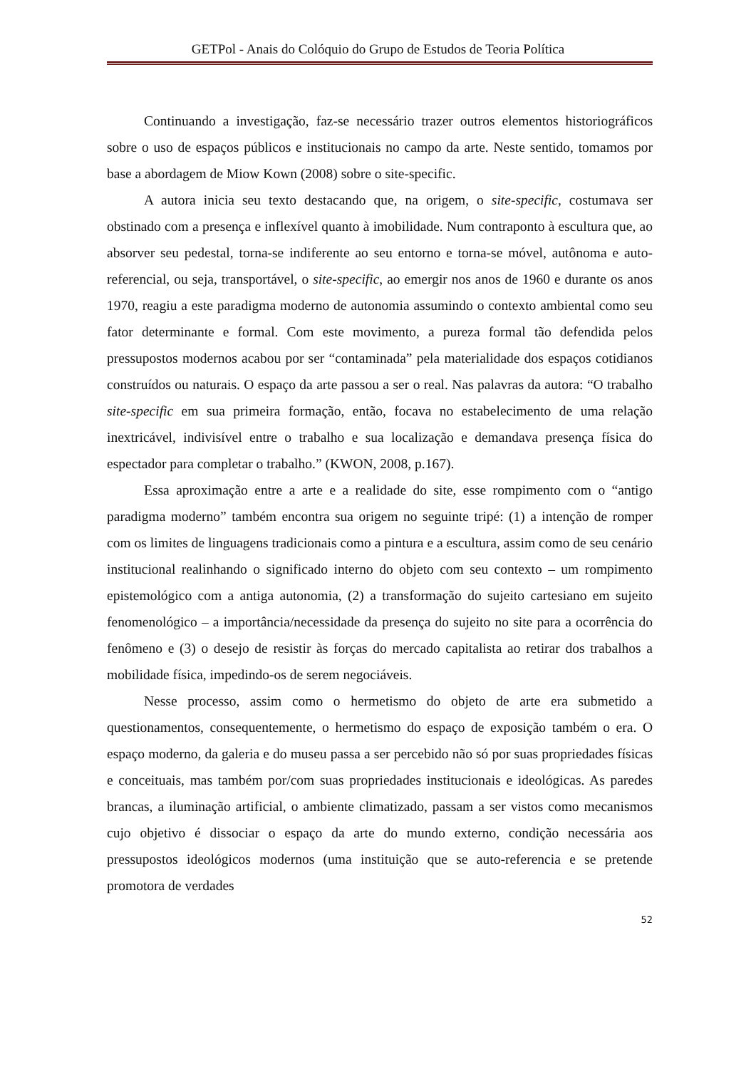GETPol - Anais do Colóquio do Grupo de Estudos de Teoria Política
Continuando a investigação, faz-se necessário trazer outros elementos historiográficos sobre o uso de espaços públicos e institucionais no campo da arte. Neste sentido, tomamos por base a abordagem de Miow Kown (2008) sobre o site-specific.
A autora inicia seu texto destacando que, na origem, o site-specific, costumava ser obstinado com a presença e inflexível quanto à imobilidade. Num contraponto à escultura que, ao absorver seu pedestal, torna-se indiferente ao seu entorno e torna-se móvel, autônoma e auto-referencial, ou seja, transportável, o site-specific, ao emergir nos anos de 1960 e durante os anos 1970, reagiu a este paradigma moderno de autonomia assumindo o contexto ambiental como seu fator determinante e formal. Com este movimento, a pureza formal tão defendida pelos pressupostos modernos acabou por ser “contaminada” pela materialidade dos espaços cotidianos construídos ou naturais. O espaço da arte passou a ser o real. Nas palavras da autora: “O trabalho site-specific em sua primeira formação, então, focava no estabelecimento de uma relação inextricável, indivisível entre o trabalho e sua localização e demandava presença física do espectador para completar o trabalho.” (KWON, 2008, p.167).
Essa aproximação entre a arte e a realidade do site, esse rompimento com o “antigo paradigma moderno” também encontra sua origem no seguinte tripé: (1) a intenção de romper com os limites de linguagens tradicionais como a pintura e a escultura, assim como de seu cenário institucional realinhando o significado interno do objeto com seu contexto – um rompimento epistemológico com a antiga autonomia, (2) a transformação do sujeito cartesiano em sujeito fenomenológico – a importância/necessidade da presença do sujeito no site para a ocorrência do fenômeno e (3) o desejo de resistir às forças do mercado capitalista ao retirar dos trabalhos a mobilidade física, impedindo-os de serem negociáveis.
Nesse processo, assim como o hermetismo do objeto de arte era submetido a questionamentos, consequentemente, o hermetismo do espaço de exposição também o era. O espaço moderno, da galeria e do museu passa a ser percebido não só por suas propriedades físicas e conceituais, mas também por/com suas propriedades institucionais e ideológicas. As paredes brancas, a iluminação artificial, o ambiente climatizado, passam a ser vistos como mecanismos cujo objetivo é dissociar o espaço da arte do mundo externo, condição necessária aos pressupostos ideológicos modernos (uma instituição que se auto-referencia e se pretende promotora de verdades
52